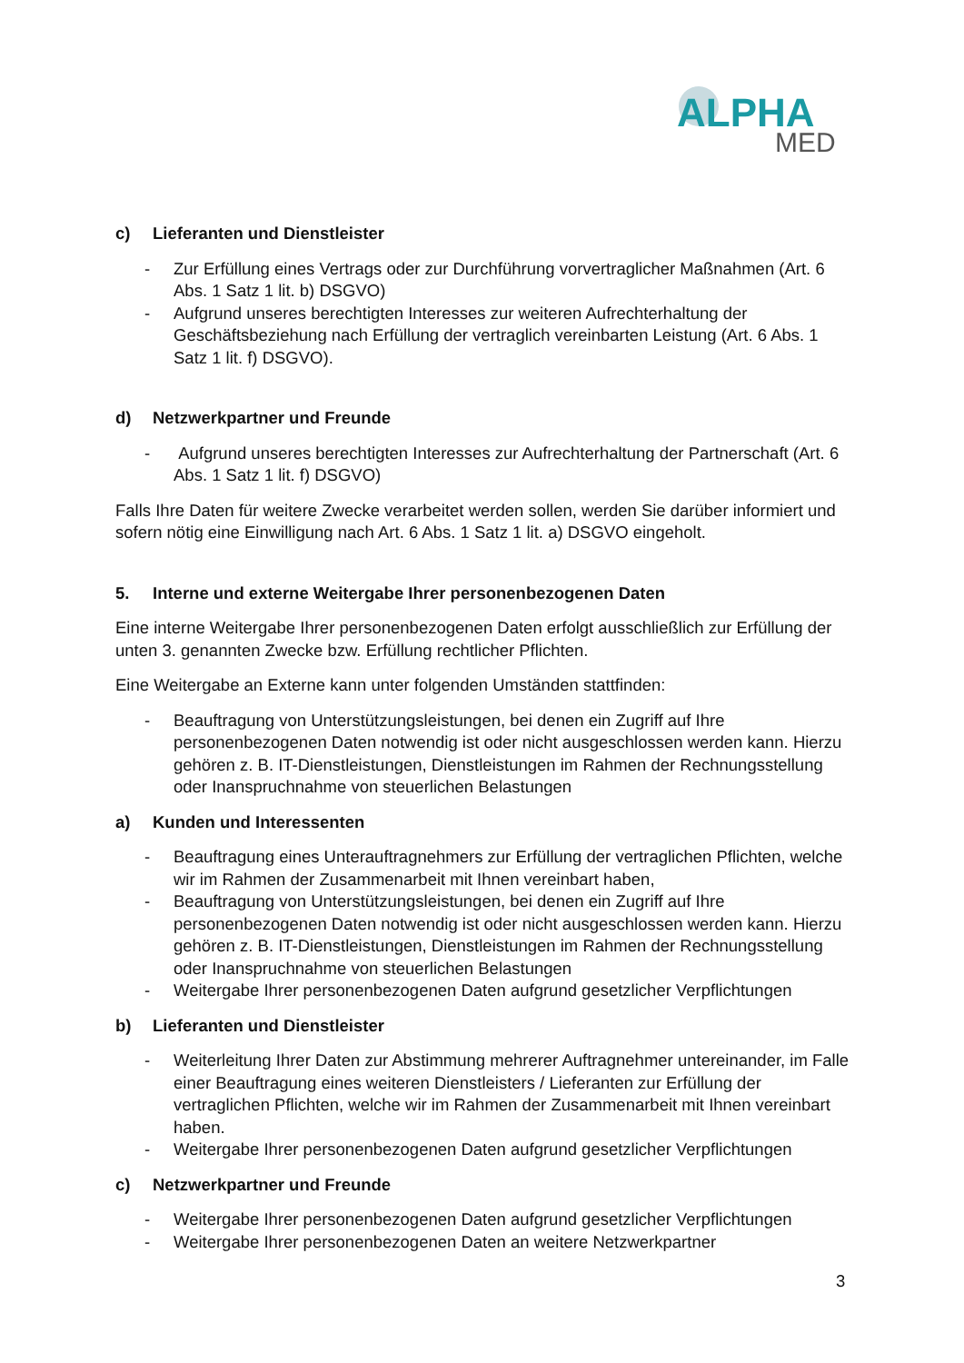ALPHA
MED
c) Lieferanten und Dienstleister
- Zur Erfüllung eines Vertrags oder zur Durchführung vorvertraglicher Maßnahmen (Art. 6 Abs. 1 Satz 1 lit. b) DSGVO)
- Aufgrund unseres berechtigten Interesses zur weiteren Aufrechterhaltung der Geschäftsbeziehung nach Erfüllung der vertraglich vereinbarten Leistung (Art. 6 Abs. 1 Satz 1 lit. f) DSGVO).
d) Netzwerkpartner und Freunde
- Aufgrund unseres berechtigten Interesses zur Aufrechterhaltung der Partnerschaft (Art. 6 Abs. 1 Satz 1 lit. f) DSGVO)
Falls Ihre Daten für weitere Zwecke verarbeitet werden sollen, werden Sie darüber informiert und sofern nötig eine Einwilligung nach Art. 6 Abs. 1 Satz 1 lit. a) DSGVO eingeholt.
5. Interne und externe Weitergabe Ihrer personenbezogenen Daten
Eine interne Weitergabe Ihrer personenbezogenen Daten erfolgt ausschließlich zur Erfüllung der unten 3. genannten Zwecke bzw. Erfüllung rechtlicher Pflichten.
Eine Weitergabe an Externe kann unter folgenden Umständen stattfinden:
- Beauftragung von Unterstützungsleistungen, bei denen ein Zugriff auf Ihre personenbezogenen Daten notwendig ist oder nicht ausgeschlossen werden kann. Hierzu gehören z. B. IT-Dienstleistungen, Dienstleistungen im Rahmen der Rechnungsstellung oder Inanspruchnahme von steuerlichen Belastungen
a) Kunden und Interessenten
- Beauftragung eines Unterauftragnehmers zur Erfüllung der vertraglichen Pflichten, welche wir im Rahmen der Zusammenarbeit mit Ihnen vereinbart haben,
- Beauftragung von Unterstützungsleistungen, bei denen ein Zugriff auf Ihre personenbezogenen Daten notwendig ist oder nicht ausgeschlossen werden kann. Hierzu gehören z. B. IT-Dienstleistungen, Dienstleistungen im Rahmen der Rechnungsstellung oder Inanspruchnahme von steuerlichen Belastungen
- Weitergabe Ihrer personenbezogenen Daten aufgrund gesetzlicher Verpflichtungen
b) Lieferanten und Dienstleister
- Weiterleitung Ihrer Daten zur Abstimmung mehrerer Auftragnehmer untereinander, im Falle einer Beauftragung eines weiteren Dienstleisters / Lieferanten zur Erfüllung der vertraglichen Pflichten, welche wir im Rahmen der Zusammenarbeit mit Ihnen vereinbart haben.
- Weitergabe Ihrer personenbezogenen Daten aufgrund gesetzlicher Verpflichtungen
c) Netzwerkpartner und Freunde
- Weitergabe Ihrer personenbezogenen Daten aufgrund gesetzlicher Verpflichtungen
- Weitergabe Ihrer personenbezogenen Daten an weitere Netzwerkpartner
3